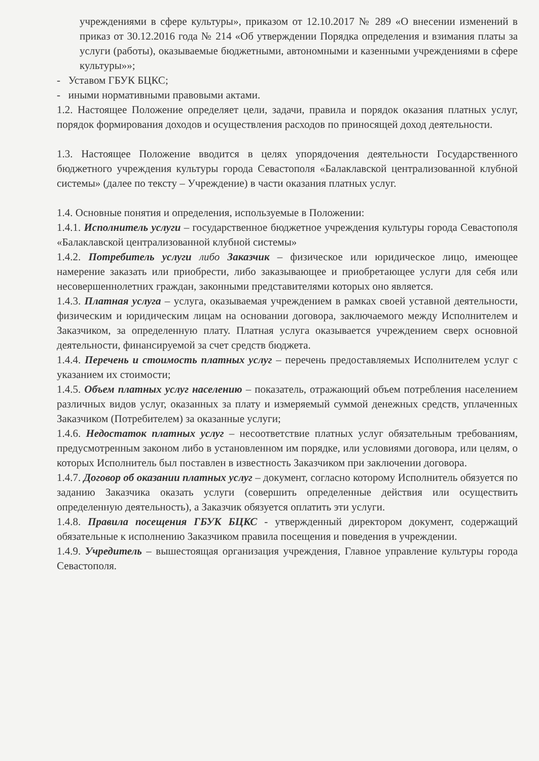учреждениями в сфере культуры», приказом от 12.10.2017 № 289 «О внесении изменений в приказ от 30.12.2016 года № 214 «Об утверждении Порядка определения и взимания платы за услуги (работы), оказываемые бюджетными, автономными и казенными учреждениями в сфере культуры»»;
- Уставом ГБУК БЦКС;
- иными нормативными правовыми актами.
1.2. Настоящее Положение определяет цели, задачи, правила и порядок оказания платных услуг, порядок формирования доходов и осуществления расходов по приносящей доход деятельности.
1.3. Настоящее Положение вводится в целях упорядочения деятельности Государственного бюджетного учреждения культуры города Севастополя «Балаклавской централизованной клубной системы» (далее по тексту – Учреждение) в части оказания платных услуг.
1.4. Основные понятия и определения, используемые в Положении:
1.4.1. Исполнитель услуги – государственное бюджетное учреждения культуры города Севастополя «Балаклавской централизованной клубной системы»
1.4.2. Потребитель услуги либо Заказчик – физическое или юридическое лицо, имеющее намерение заказать или приобрести, либо заказывающее и приобретающее услуги для себя или несовершеннолетних граждан, законными представителями которых оно является.
1.4.3. Платная услуга – услуга, оказываемая учреждением в рамках своей уставной деятельности, физическим и юридическим лицам на основании договора, заключаемого между Исполнителем и Заказчиком, за определенную плату. Платная услуга оказывается учреждением сверх основной деятельности, финансируемой за счет средств бюджета.
1.4.4. Перечень и стоимость платных услуг – перечень предоставляемых Исполнителем услуг с указанием их стоимости;
1.4.5. Объем платных услуг населению – показатель, отражающий объем потребления населением различных видов услуг, оказанных за плату и измеряемый суммой денежных средств, уплаченных Заказчиком (Потребителем) за оказанные услуги;
1.4.6. Недостаток платных услуг – несоответствие платных услуг обязательным требованиям, предусмотренным законом либо в установленном им порядке, или условиями договора, или целям, о которых Исполнитель был поставлен в известность Заказчиком при заключении договора.
1.4.7. Договор об оказании платных услуг – документ, согласно которому Исполнитель обязуется по заданию Заказчика оказать услуги (совершить определенные действия или осуществить определенную деятельность), а Заказчик обязуется оплатить эти услуги.
1.4.8. Правила посещения ГБУК БЦКС - утвержденный директором документ, содержащий обязательные к исполнению Заказчиком правила посещения и поведения в учреждении.
1.4.9. Учредитель – вышестоящая организация учреждения, Главное управление культуры города Севастополя.